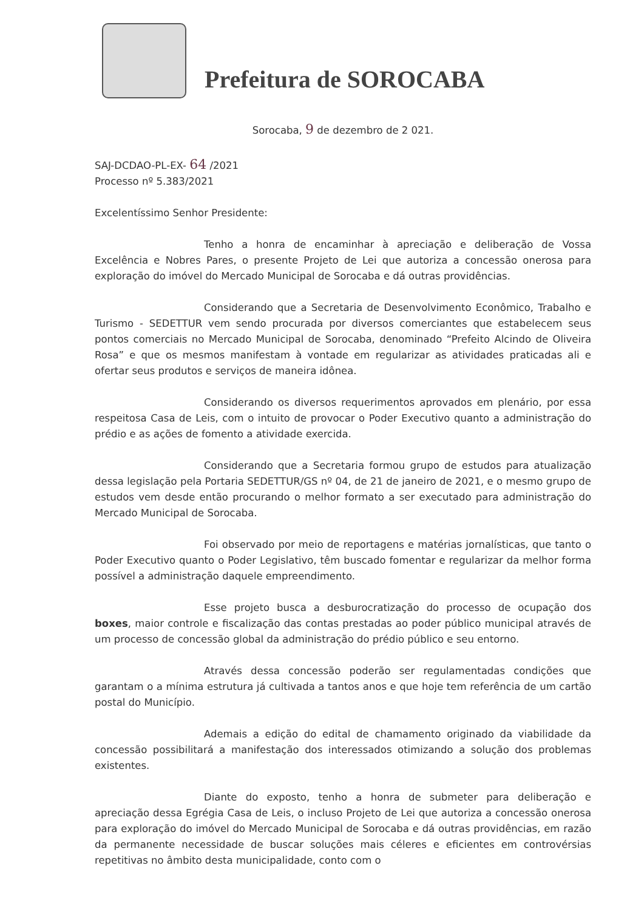Prefeitura de SOROCABA
Sorocaba, 9 de dezembro de 2 021.
SAJ-DCDAO-PL-EX- 64 /2021
Processo nº 5.383/2021
Excelentíssimo Senhor Presidente:
Tenho a honra de encaminhar à apreciação e deliberação de Vossa Excelência e Nobres Pares, o presente Projeto de Lei que autoriza a concessão onerosa para exploração do imóvel do Mercado Municipal de Sorocaba e dá outras providências.
Considerando que a Secretaria de Desenvolvimento Econômico, Trabalho e Turismo - SEDETTUR vem sendo procurada por diversos comerciantes que estabelecem seus pontos comerciais no Mercado Municipal de Sorocaba, denominado “Prefeito Alcindo de Oliveira Rosa” e que os mesmos manifestam à vontade em regularizar as atividades praticadas ali e ofertar seus produtos e serviços de maneira idônea.
Considerando os diversos requerimentos aprovados em plenário, por essa respeitosa Casa de Leis, com o intuito de provocar o Poder Executivo quanto a administração do prédio e as ações de fomento a atividade exercida.
Considerando que a Secretaria formou grupo de estudos para atualização dessa legislação pela Portaria SEDETTUR/GS nº 04, de 21 de janeiro de 2021, e o mesmo grupo de estudos vem desde então procurando o melhor formato a ser executado para administração do Mercado Municipal de Sorocaba.
Foi observado por meio de reportagens e matérias jornalísticas, que tanto o Poder Executivo quanto o Poder Legislativo, têm buscado fomentar e regularizar da melhor forma possível a administração daquele empreendimento.
Esse projeto busca a desburocratização do processo de ocupação dos boxes, maior controle e fiscalização das contas prestadas ao poder público municipal através de um processo de concessão global da administração do prédio público e seu entorno.
Através dessa concessão poderão ser regulamentadas condições que garantam o a mínima estrutura já cultivada a tantos anos e que hoje tem referência de um cartão postal do Município.
Ademais a edição do edital de chamamento originado da viabilidade da concessão possibilitará a manifestação dos interessados otimizando a solução dos problemas existentes.
Diante do exposto, tenho a honra de submeter para deliberação e apreciação dessa Egrégia Casa de Leis, o incluso Projeto de Lei que autoriza a concessão onerosa para exploração do imóvel do Mercado Municipal de Sorocaba e dá outras providências, em razão da permanente necessidade de buscar soluções mais céleres e eficientes em controvérsias repetitivas no âmbito desta municipalidade, conto com o